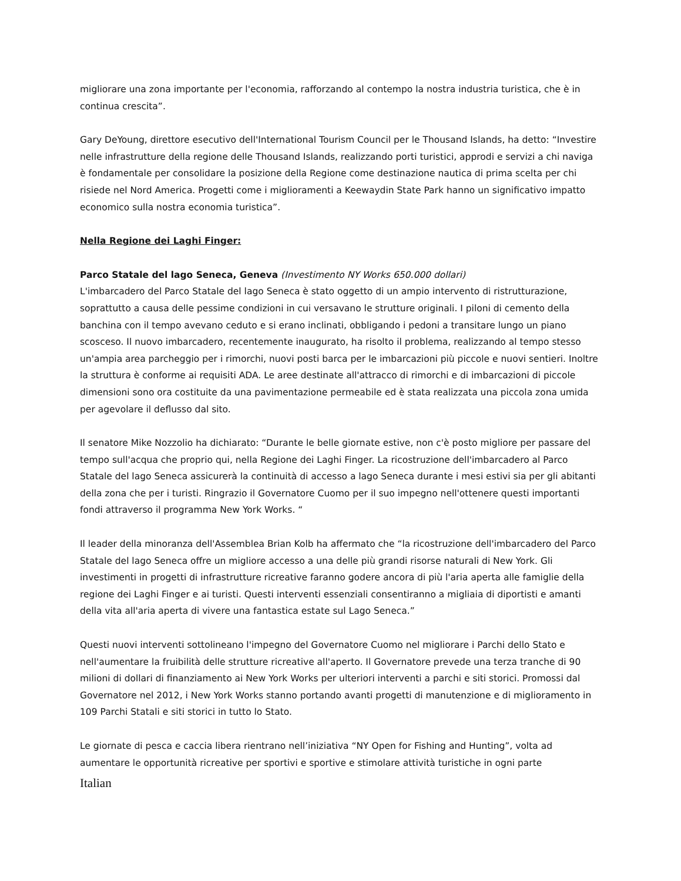migliorare una zona importante per l'economia, rafforzando al contempo la nostra industria turistica, che è in continua crescita”.
Gary DeYoung, direttore esecutivo dell'International Tourism Council per le Thousand Islands, ha detto: “Investire nelle infrastrutture della regione delle Thousand Islands, realizzando porti turistici, approdi e servizi a chi naviga è fondamentale per consolidare la posizione della Regione come destinazione nautica di prima scelta per chi risiede nel Nord America. Progetti come i miglioramenti a Keewaydin State Park hanno un significativo impatto economico sulla nostra economia turistica”.
Nella Regione dei Laghi Finger:
Parco Statale del lago Seneca, Geneva (Investimento NY Works 650.000 dollari)
L'imbarcadero del Parco Statale del lago Seneca è stato oggetto di un ampio intervento di ristrutturazione, soprattutto a causa delle pessime condizioni in cui versavano le strutture originali. I piloni di cemento della banchina con il tempo avevano ceduto e si erano inclinati, obbligando i pedoni a transitare lungo un piano scosceso. Il nuovo imbarcadero, recentemente inaugurato, ha risolto il problema, realizzando al tempo stesso un'ampia area parcheggio per i rimorchi, nuovi posti barca per le imbarcazioni più piccole e nuovi sentieri. Inoltre la struttura è conforme ai requisiti ADA. Le aree destinate all'attracco di rimorchi e di imbarcazioni di piccole dimensioni sono ora costituite da una pavimentazione permeabile ed è stata realizzata una piccola zona umida per agevolare il deflusso dal sito.
Il senatore Mike Nozzolio ha dichiarato: “Durante le belle giornate estive, non c'è posto migliore per passare del tempo sull'acqua che proprio qui, nella Regione dei Laghi Finger. La ricostruzione dell'imbarcadero al Parco Statale del lago Seneca assicurerà la continuità di accesso a lago Seneca durante i mesi estivi sia per gli abitanti della zona che per i turisti. Ringrazio il Governatore Cuomo per il suo impegno nell'ottenere questi importanti fondi attraverso il programma New York Works. “
Il leader della minoranza dell'Assemblea Brian Kolb ha affermato che “la ricostruzione dell'imbarcadero del Parco Statale del lago Seneca offre un migliore accesso a una delle più grandi risorse naturali di New York. Gli investimenti in progetti di infrastrutture ricreative faranno godere ancora di più l'aria aperta alle famiglie della regione dei Laghi Finger e ai turisti. Questi interventi essenziali consentiranno a migliaia di diportisti e amanti della vita all'aria aperta di vivere una fantastica estate sul Lago Seneca.”
Questi nuovi interventi sottolineano l'impegno del Governatore Cuomo nel migliorare i Parchi dello Stato e nell'aumentare la fruibilità delle strutture ricreative all'aperto. Il Governatore prevede una terza tranche di 90 milioni di dollari di finanziamento ai New York Works per ulteriori interventi a parchi e siti storici. Promossi dal Governatore nel 2012, i New York Works stanno portando avanti progetti di manutenzione e di miglioramento in 109 Parchi Statali e siti storici in tutto lo Stato.
Le giornate di pesca e caccia libera rientrano nell’iniziativa “NY Open for Fishing and Hunting”, volta ad aumentare le opportunità ricreative per sportivi e sportive e stimolare attività turistiche in ogni parte
Italian